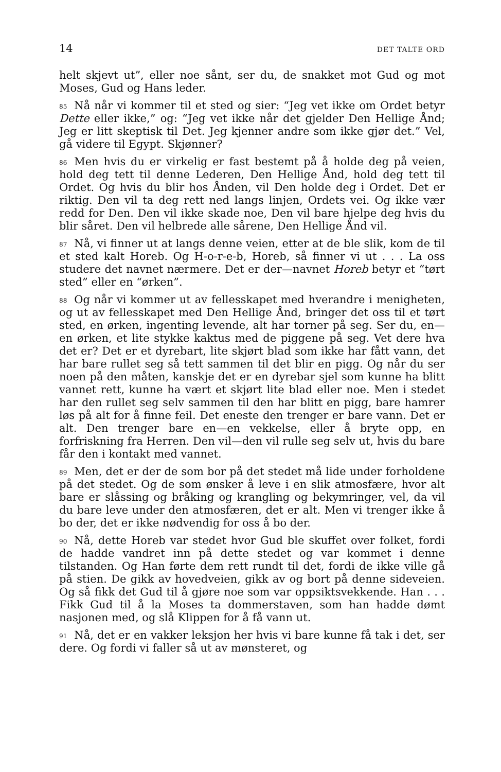14 DET TALTE ORD
helt skjevt ut”, eller noe sånt, ser du, de snakket mot Gud og mot Moses, Gud og Hans leder.
<sup>85</sup>Nå når vi kommer til et sted og sier: “Jeg vet ikke om Ordet betyr Dette eller ikke,” og: “Jeg vet ikke når det gjelder Den Hellige Ånd; Jeg er litt skeptisk til Det. Jeg kjenner andre som ikke gjør det.” Vel, gå videre til Egypt. Skjønner?
<sup>86</sup> Men hvis du er virkelig er fast bestemt på å holde deg på veien, hold deg tett til denne Lederen, Den Hellige Ånd, hold deg tett til Ordet. Og hvis du blir hos Ånden, vil Den holde deg i Ordet. Det er riktig. Den vil ta deg rett ned langs linjen, Ordets vei. Og ikke vær redd for Den. Den vil ikke skade noe, Den vil bare hjelpe deg hvis du blir såret. Den vil helbrede alle sårene, Den Hellige Ånd vil.
<sup>87</sup>Nå, vi finner ut at langs denne veien, etter at de ble slik, kom de til et sted kalt Horeb. Og H-o-r-e-b, Horeb, så finner vi ut . . . La oss studere det navnet nærmere. Det er der—navnet Horeb betyr et “tørt sted” eller en “ørken”.
<sup>88</sup> Og når vi kommer ut av fellesskapet med hverandre i menigheten, og ut av fellesskapet med Den Hellige Ånd, bringer det oss til et tørt sted, en ørken, ingenting levende, alt har torner på seg. Ser du, en—en ørken, et lite stykke kaktus med de piggene på seg. Vet dere hva det er? Det er et dyrebart, lite skjørt blad som ikke har fått vann, det har bare rullet seg så tett sammen til det blir en pigg. Og når du ser noen på den måten, kanskje det er en dyrebar sjel som kunne ha blitt vannet rett, kunne ha vært et skjørt lite blad eller noe. Men i stedet har den rullet seg selv sammen til den har blitt en pigg, bare hamrer løs på alt for å finne feil. Det eneste den trenger er bare vann. Det er alt. Den trenger bare en—en vekkelse, eller å bryte opp, en forfriskning fra Herren. Den vil—den vil rulle seg selv ut, hvis du bare får den i kontakt med vannet.
<sup>89</sup> Men, det er der de som bor på det stedet må lide under forholdene på det stedet. Og de som ønsker å leve i en slik atmosfære, hvor alt bare er slåssing og bråking og krangling og bekymringer, vel, da vil du bare leve under den atmosfæren, det er alt. Men vi trenger ikke å bo der, det er ikke nødvendig for oss å bo der.
<sup>90</sup>Nå, dette Horeb var stedet hvor Gud ble skuffet over folket, fordi de hadde vandret inn på dette stedet og var kommet i denne tilstanden. Og Han førte dem rett rundt til det, fordi de ikke ville gå på stien. De gikk av hovedveien, gikk av og bort på denne sideveien. Og så fikk det Gud til å gjøre noe som var oppsiktsvekkende. Han . . . Fikk Gud til å la Moses ta dommerstaven, som han hadde dømt nasjonen med, og slå Klippen for å få vann ut.
<sup>91</sup>Nå, det er en vakker leksjon her hvis vi bare kunne få tak i det, ser dere. Og fordi vi faller så ut av mønsteret, og